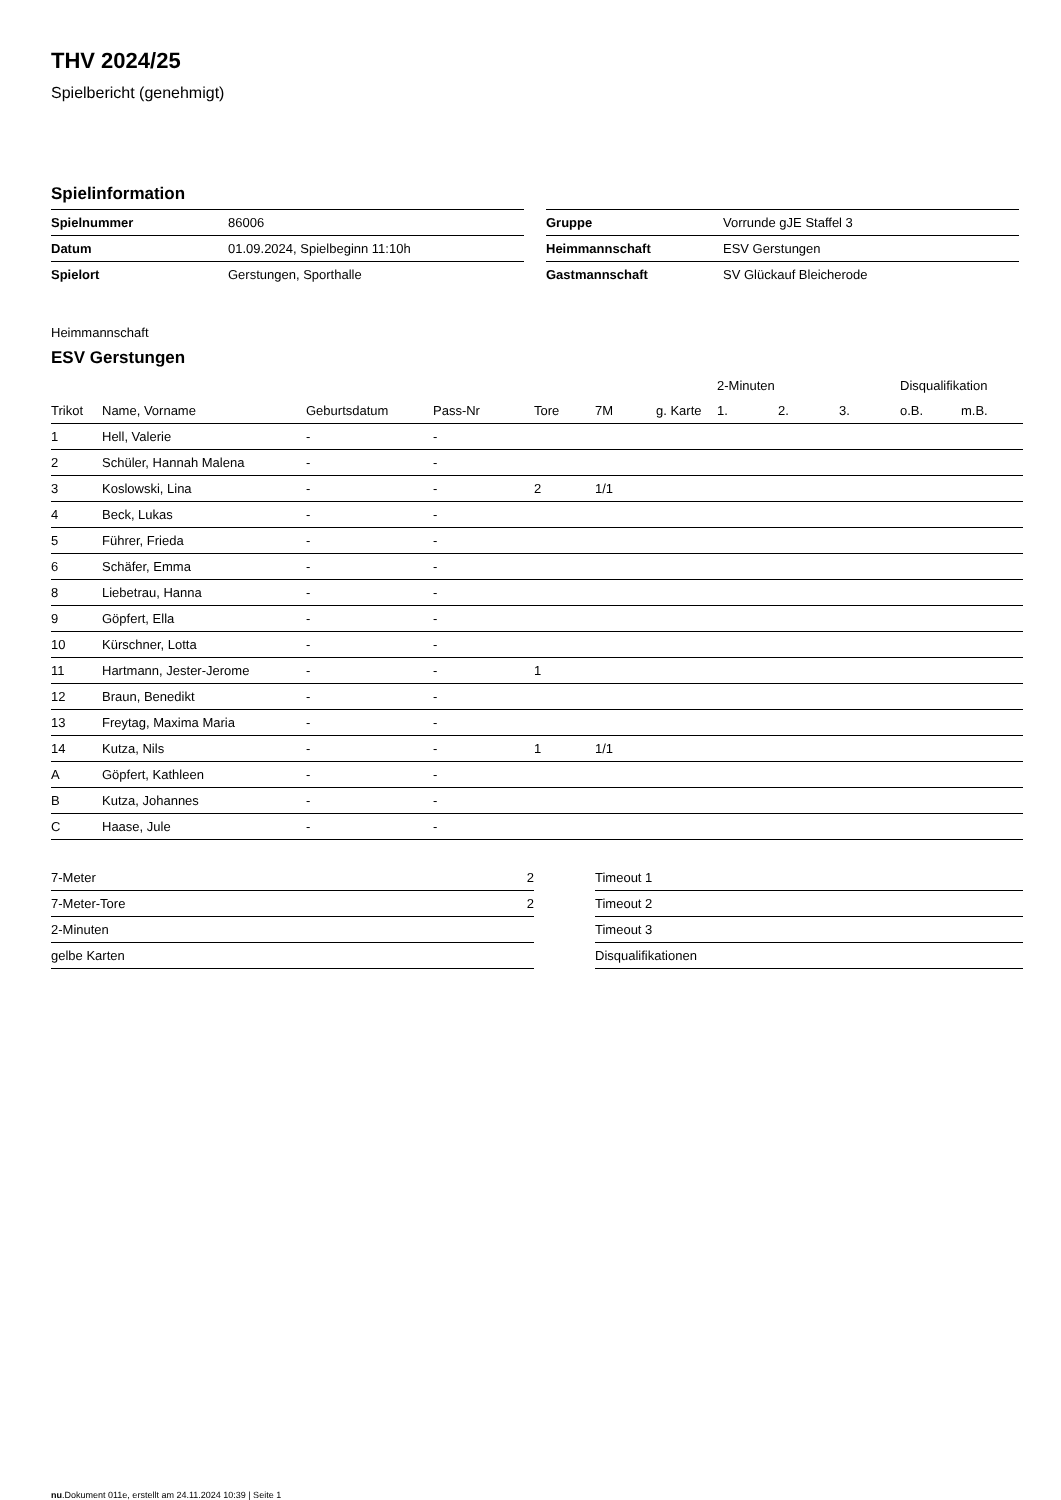THV 2024/25
Spielbericht (genehmigt)
Spielinformation
| Spielnummer | 86006 |
| Datum | 01.09.2024, Spielbeginn 11:10h |
| Spielort | Gerstungen, Sporthalle |
| Gruppe | Vorrunde gJE Staffel 3 |
| Heimmannschaft | ESV Gerstungen |
| Gastmannschaft | SV Glückauf Bleicherode |
Heimmannschaft
ESV Gerstungen
| | | | | | | | 2-Minuten | | | Disqualifikation | |
| --- | --- | --- | --- | --- | --- | --- | --- | --- | --- | --- | --- |
| Trikot | Name, Vorname | Geburtsdatum | Pass-Nr | Tore | 7M | g. Karte | 1. | 2. | 3. | o.B. | m.B. |
| 1 | Hell, Valerie | - | - | | | | | | | | |
| 2 | Schüler, Hannah Malena | - | - | | | | | | | | |
| 3 | Koslowski, Lina | - | - | 2 | 1/1 | | | | | | |
| 4 | Beck, Lukas | - | - | | | | | | | | |
| 5 | Führer, Frieda | - | - | | | | | | | | |
| 6 | Schäfer, Emma | - | - | | | | | | | | |
| 8 | Liebetrau, Hanna | - | - | | | | | | | | |
| 9 | Göpfert, Ella | - | - | | | | | | | | |
| 10 | Kürschner, Lotta | - | - | | | | | | | | |
| 11 | Hartmann, Jester-Jerome | - | - | 1 | | | | | | | |
| 12 | Braun, Benedikt | - | - | | | | | | | | |
| 13 | Freytag, Maxima Maria | - | - | | | | | | | | |
| 14 | Kutza, Nils | - | - | 1 | 1/1 | | | | | | |
| A | Göpfert, Kathleen | - | - | | | | | | | | |
| B | Kutza, Johannes | - | - | | | | | | | | |
| C | Haase, Jule | - | - | | | | | | | | |
| 7-Meter | 2 |
| 7-Meter-Tore | 2 |
| 2-Minuten | |
| gelbe Karten | |
| Timeout 1 |
| Timeout 2 |
| Timeout 3 |
| Disqualifikationen |
nu.Dokument 011e, erstellt am 24.11.2024 10:39 | Seite 1